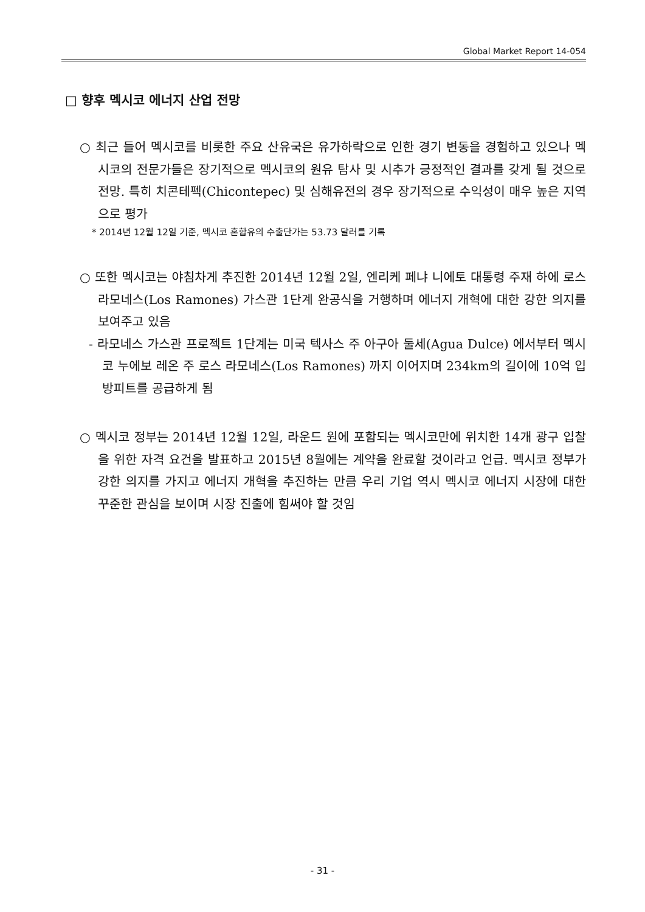Global Market Report 14-054
□ 향후 멕시코 에너지 산업 전망
○ 최근 들어 멕시코를 비롯한 주요 산유국은 유가하락으로 인한 경기 변동을 경험하고 있으나 멕시코의 전문가들은 장기적으로 멕시코의 원유 탐사 및 시추가 긍정적인 결과를 갖게 될 것으로 전망. 특히 치콘테펙(Chicontepec) 및 심해유전의 경우 장기적으로 수익성이 매우 높은 지역으로 평가
* 2014년 12월 12일 기준, 멕시코 혼합유의 수출단가는 53.73 달러를 기록
○ 또한 멕시코는 야침차게 추진한 2014년 12월 2일, 엔리케 페냐 니에토 대통령 주재 하에 로스 라모네스(Los Ramones) 가스관 1단계 완공식을 거행하며 에너지 개혁에 대한 강한 의지를 보여주고 있음
- 라모네스 가스관 프로젝트 1단계는 미국 텍사스 주 아구아 둘세(Agua Dulce) 에서부터 멕시코 누에보 레온 주 로스 라모네스(Los Ramones) 까지 이어지며 234km의 길이에 10억 입방피트를 공급하게 됨
○ 멕시코 정부는 2014년 12월 12일, 라운드 원에 포함되는 멕시코만에 위치한 14개 광구 입찰을 위한 자격 요건을 발표하고 2015년 8월에는 계약을 완료할 것이라고 언급. 멕시코 정부가 강한 의지를 가지고 에너지 개혁을 추진하는 만큼 우리 기업 역시 멕시코 에너지 시장에 대한 꾸준한 관심을 보이며 시장 진출에 힘써야 할 것임
- 31 -